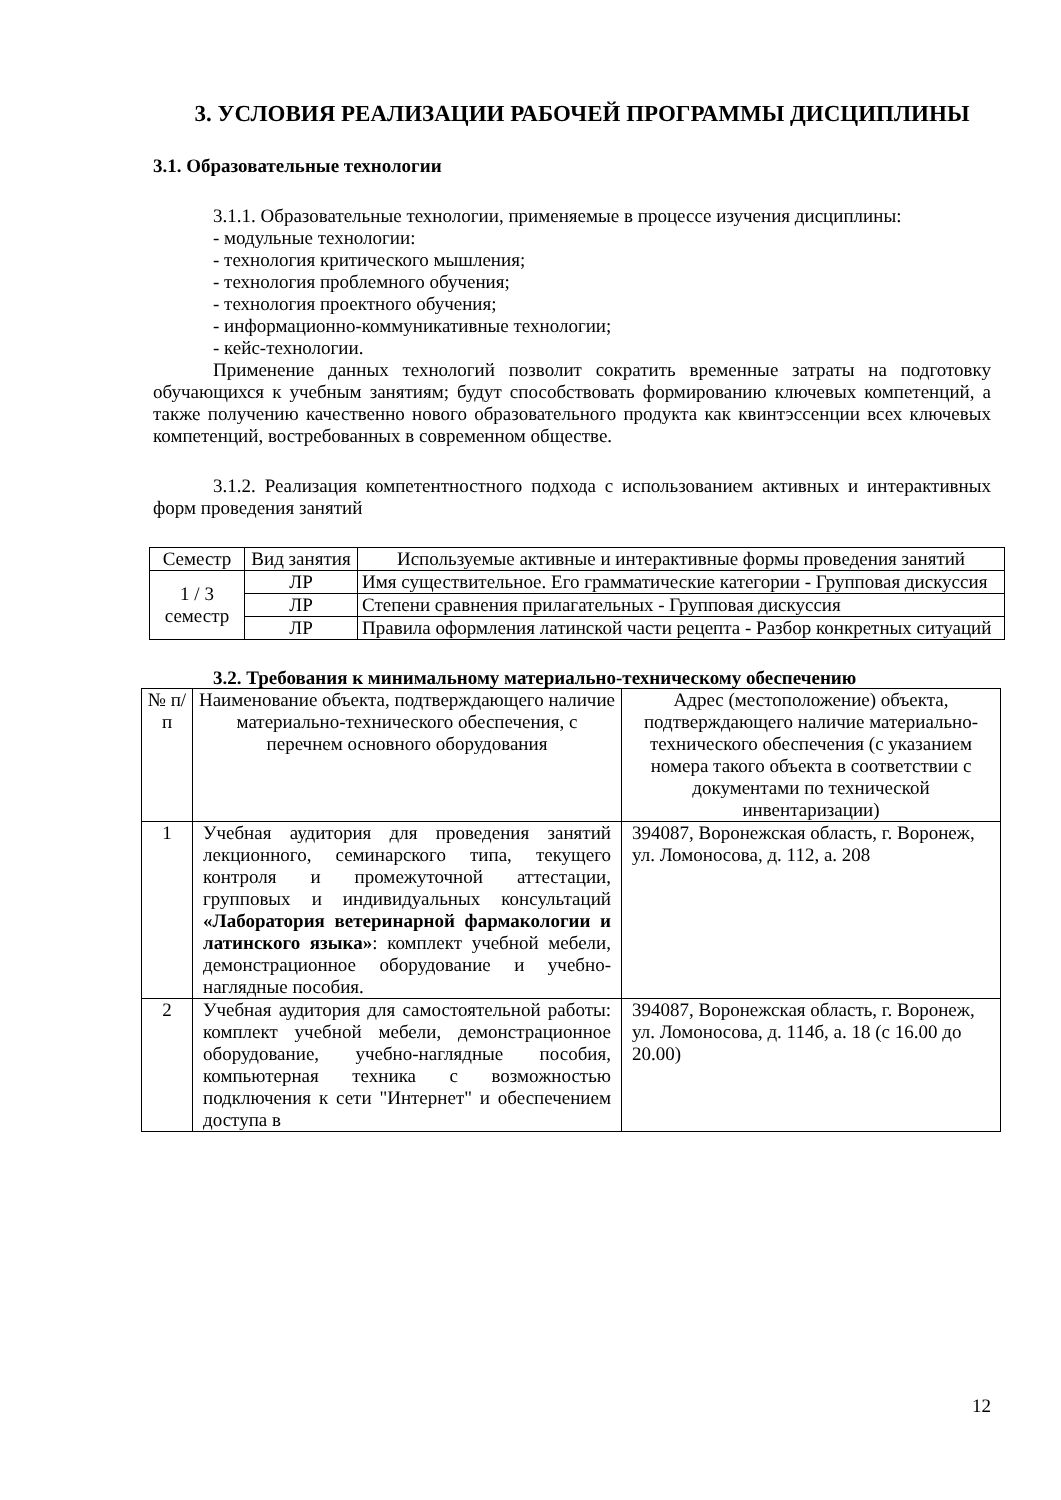3. УСЛОВИЯ РЕАЛИЗАЦИИ РАБОЧЕЙ ПРОГРАММЫ ДИСЦИПЛИНЫ
3.1. Образовательные технологии
3.1.1. Образовательные технологии, применяемые в процессе изучения дисциплины:
- модульные технологии:
- технология критического мышления;
- технология проблемного обучения;
- технология проектного обучения;
- информационно-коммуникативные технологии;
- кейс-технологии.
Применение данных технологий позволит сократить временные затраты на подготовку обучающихся к учебным занятиям; будут способствовать формированию ключевых компетенций, а также получению качественно нового образовательного продукта как квинтэссенции всех ключевых компетенций, востребованных в современном обществе.
3.1.2. Реализация компетентностного подхода с использованием активных и интерактивных форм проведения занятий
| Семестр | Вид занятия | Используемые активные и интерактивные формы проведения занятий |
| --- | --- | --- |
| 1 / 3 семестр | ЛР | Имя существительное. Его грамматические категории - Групповая дискуссия |
| | ЛР | Степени сравнения прилагательных - Групповая дискуссия |
| | ЛР | Правила оформления латинской части рецепта - Разбор конкретных ситуаций |
3.2. Требования к минимальному материально-техническому обеспечению
| № п/п | Наименование объекта, подтверждающего наличие материально-технического обеспечения, с перечнем основного оборудования | Адрес (местоположение) объекта, подтверждающего наличие материально-технического обеспечения (с указанием номера такого объекта в соответствии с документами по технической инвентаризации) |
| --- | --- | --- |
| 1 | Учебная аудитория для проведения занятий лекционного, семинарского типа, текущего контроля и промежуточной аттестации, групповых и индивидуальных консультаций «Лаборатория ветеринарной фармакологии и латинского языка» : комплект учебной мебели, демонстрационное оборудование и учебно-наглядные пособия. | 394087, Воронежская область, г. Воронеж, ул. Ломоносова, д. 112, а. 208 |
| 2 | Учебная аудитория для самостоятельной работы: комплект учебной мебели, демонстрационное оборудование, учебно-наглядные пособия, компьютерная техника с возможностью подключения к сети "Интернет" и обеспечением доступа в | 394087, Воронежская область, г. Воронеж, ул. Ломоносова, д. 114б, а. 18 (с 16.00 до 20.00) |
12